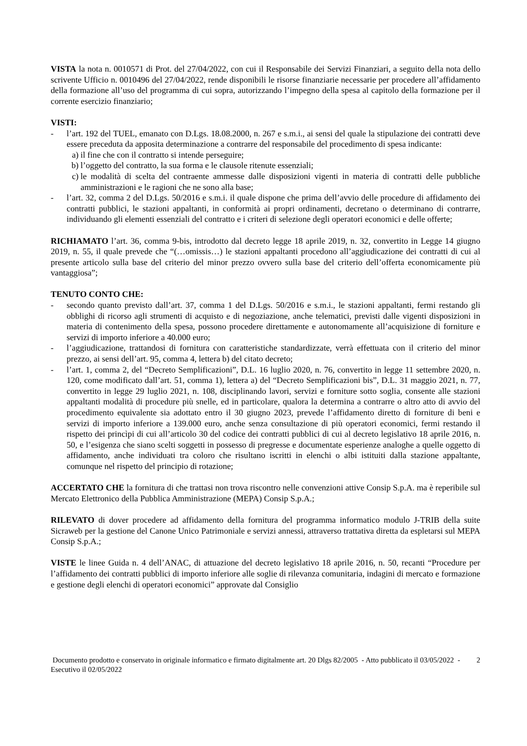VISTA la nota n. 0010571 di Prot. del 27/04/2022, con cui il Responsabile dei Servizi Finanziari, a seguito della nota dello scrivente Ufficio n. 0010496 del 27/04/2022, rende disponibili le risorse finanziarie necessarie per procedere all’affidamento della formazione all’uso del programma di cui sopra, autorizzando l’impegno della spesa al capitolo della formazione per il corrente esercizio finanziario;
VISTI:
- l’art. 192 del TUEL, emanato con D.Lgs. 18.08.2000, n. 267 e s.m.i., ai sensi del quale la stipulazione dei contratti deve essere preceduta da apposita determinazione a contrarre del responsabile del procedimento di spesa indicante:
a) il fine che con il contratto si intende perseguire;
b) l’oggetto del contratto, la sua forma e le clausole ritenute essenziali;
c) le modalità di scelta del contraente ammesse dalle disposizioni vigenti in materia di contratti delle pubbliche amministrazioni e le ragioni che ne sono alla base;
- l’art. 32, comma 2 del D.Lgs. 50/2016 e s.m.i. il quale dispone che prima dell’avvio delle procedure di affidamento dei contratti pubblici, le stazioni appaltanti, in conformità ai propri ordinamenti, decretano o determinano di contrarre, individuando gli elementi essenziali del contratto e i criteri di selezione degli operatori economici e delle offerte;
RICHIAMATO l’art. 36, comma 9-bis, introdotto dal decreto legge 18 aprile 2019, n. 32, convertito in Legge 14 giugno 2019, n. 55, il quale prevede che “(…omissis…) le stazioni appaltanti procedono all’aggiudicazione dei contratti di cui al presente articolo sulla base del criterio del minor prezzo ovvero sulla base del criterio dell’offerta economicamente più vantaggiosa”;
TENUTO CONTO CHE:
- secondo quanto previsto dall’art. 37, comma 1 del D.Lgs. 50/2016 e s.m.i., le stazioni appaltanti, fermi restando gli obblighi di ricorso agli strumenti di acquisto e di negoziazione, anche telematici, previsti dalle vigenti disposizioni in materia di contenimento della spesa, possono procedere direttamente e autonomamente all’acquisizione di forniture e servizi di importo inferiore a 40.000 euro;
- l’aggiudicazione, trattandosi di fornitura con caratteristiche standardizzate, verrà effettuata con il criterio del minor prezzo, ai sensi dell’art. 95, comma 4, lettera b) del citato decreto;
- l’art. 1, comma 2, del “Decreto Semplificazioni”, D.L. 16 luglio 2020, n. 76, convertito in legge 11 settembre 2020, n. 120, come modificato dall’art. 51, comma 1), lettera a) del “Decreto Semplificazioni bis”, D.L. 31 maggio 2021, n. 77, convertito in legge 29 luglio 2021, n. 108, disciplinando lavori, servizi e forniture sotto soglia, consente alle stazioni appaltanti modalità di procedure più snelle, ed in particolare, qualora la determina a contrarre o altro atto di avvio del procedimento equivalente sia adottato entro il 30 giugno 2023, prevede l’affidamento diretto di forniture di beni e servizi di importo inferiore a 139.000 euro, anche senza consultazione di più operatori economici, fermi restando il rispetto dei princìpi di cui all’articolo 30 del codice dei contratti pubblici di cui al decreto legislativo 18 aprile 2016, n. 50, e l’esigenza che siano scelti soggetti in possesso di pregresse e documentate esperienze analoghe a quelle oggetto di affidamento, anche individuati tra coloro che risultano iscritti in elenchi o albi istituiti dalla stazione appaltante, comunque nel rispetto del principio di rotazione;
ACCERTATO CHE la fornitura di che trattasi non trova riscontro nelle convenzioni attive Consip S.p.A. ma è reperibile sul Mercato Elettronico della Pubblica Amministrazione (MEPA) Consip S.p.A.;
RILEVATO di dover procedere ad affidamento della fornitura del programma informatico modulo J-TRIB della suite Sicraweb per la gestione del Canone Unico Patrimoniale e servizi annessi, attraverso trattativa diretta da espletarsi sul MEPA Consip S.p.A.;
VISTE le linee Guida n. 4 dell’ANAC, di attuazione del decreto legislativo 18 aprile 2016, n. 50, recanti “Procedure per l’affidamento dei contratti pubblici di importo inferiore alle soglie di rilevanza comunitaria, indagini di mercato e formazione e gestione degli elenchi di operatori economici” approvate dal Consiglio
Documento prodotto e conservato in originale informatico e firmato digitalmente art. 20 Dlgs 82/2005 - Atto pubblicato il 03/05/2022 - Esecutivo il 02/05/2022
2